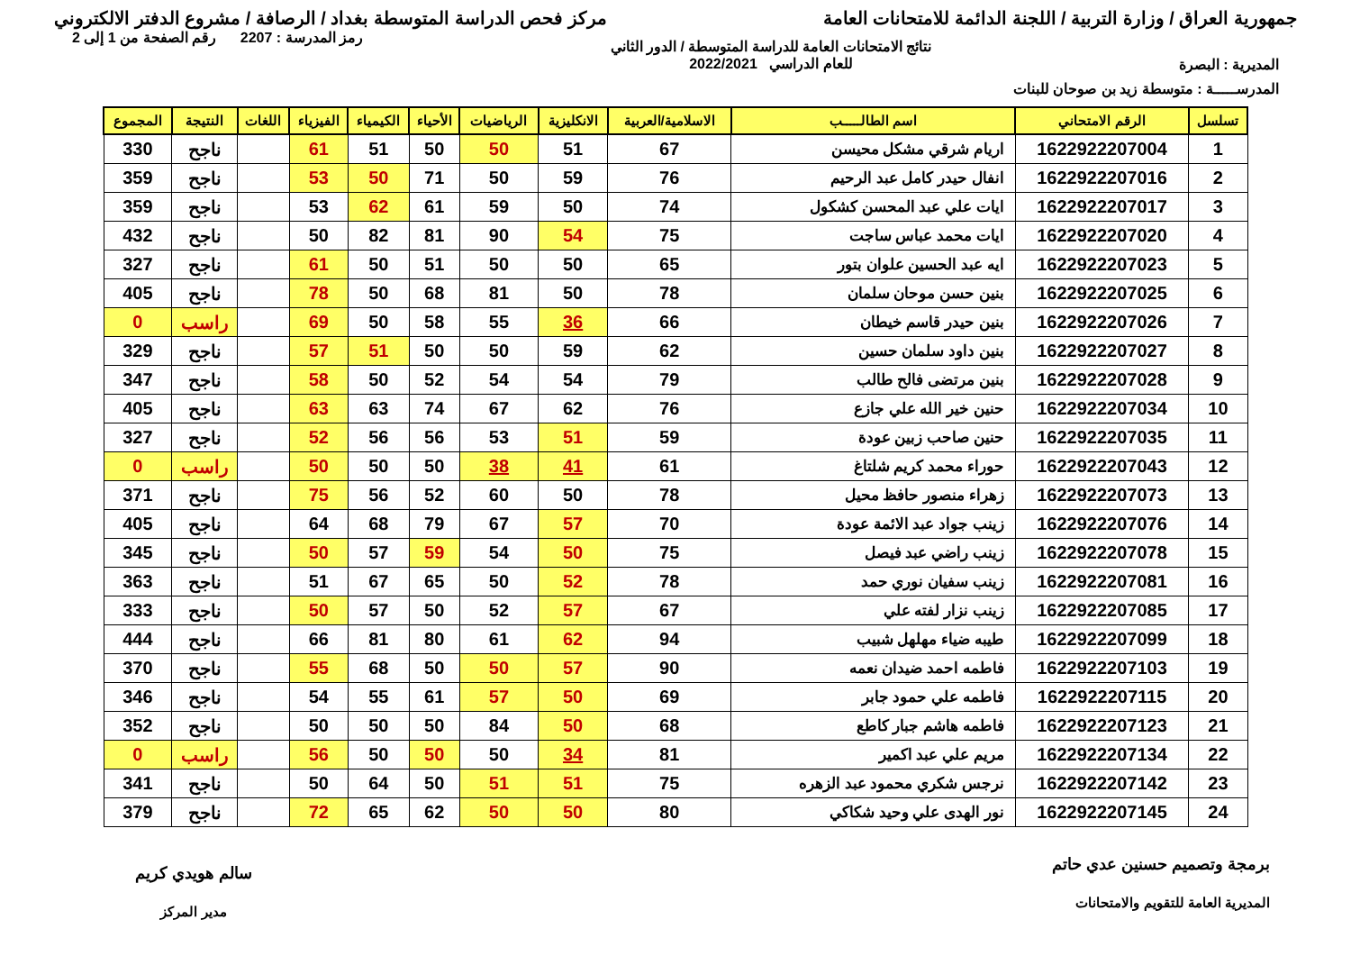جمهورية العراق / وزارة التربية / اللجنة الدائمة للامتحانات العامة
مركز فحص الدراسة المتوسطة بغداد / الرصافة / مشروع الدفتر الالكتروني
المديرية : البصرة
نتائج الامتحانات العامة للدراسة المتوسطة / الدور الثاني
للعام الدراسي 2022/2021
رمز المدرسة : 2207 رقم الصفحة من 1 إلى 2
المدرســـــة : متوسطة زيد بن صوحان للبنات
| تسلسل | الرقم الامتحاني | اسم الطالـــــب | الاسلامية/العربية | الانكليزية | الرياضيات | الأحياء | الكيمياء | الفيزياء | اللغات | النتيجة | المجموع |
| --- | --- | --- | --- | --- | --- | --- | --- | --- | --- | --- | --- |
| 1 | 1622922207004 | اريام شرقي مشكل محيسن | 67 | 51 | 50 | 50 | 51 | 61 | | ناجح | 330 |
| 2 | 1622922207016 | انفال حيدر كامل عبد الرحيم | 76 | 59 | 50 | 71 | 50 | 53 | | ناجح | 359 |
| 3 | 1622922207017 | ايات علي عبد المحسن كشكول | 74 | 50 | 59 | 61 | 62 | 53 | | ناجح | 359 |
| 4 | 1622922207020 | ايات محمد عباس ساجت | 75 | 54 | 90 | 81 | 82 | 50 | | ناجح | 432 |
| 5 | 1622922207023 | ايه عبد الحسين علوان بتور | 65 | 50 | 50 | 51 | 50 | 61 | | ناجح | 327 |
| 6 | 1622922207025 | بنين حسن موحان سلمان | 78 | 50 | 81 | 68 | 50 | 78 | | ناجح | 405 |
| 7 | 1622922207026 | بنين حيدر قاسم خيطان | 66 | 36 | 55 | 58 | 50 | 69 | | راسب | 0 |
| 8 | 1622922207027 | بنين داود سلمان حسين | 62 | 59 | 50 | 50 | 51 | 57 | | ناجح | 329 |
| 9 | 1622922207028 | بنين مرتضى فالح طالب | 79 | 54 | 54 | 52 | 50 | 58 | | ناجح | 347 |
| 10 | 1622922207034 | حنين خير الله علي جازع | 76 | 62 | 67 | 74 | 63 | 63 | | ناجح | 405 |
| 11 | 1622922207035 | حنين صاحب زبين عودة | 59 | 51 | 53 | 56 | 56 | 52 | | ناجح | 327 |
| 12 | 1622922207043 | حوراء محمد كريم شلتاغ | 61 | 41 | 38 | 50 | 50 | 50 | | راسب | 0 |
| 13 | 1622922207073 | زهراء منصور حافظ محيل | 78 | 50 | 60 | 52 | 56 | 75 | | ناجح | 371 |
| 14 | 1622922207076 | زينب جواد عبد الائمة عودة | 70 | 57 | 67 | 79 | 68 | 64 | | ناجح | 405 |
| 15 | 1622922207078 | زينب راضي عبد فيصل | 75 | 50 | 54 | 59 | 57 | 50 | | ناجح | 345 |
| 16 | 1622922207081 | زينب سفيان نوري حمد | 78 | 52 | 50 | 65 | 67 | 51 | | ناجح | 363 |
| 17 | 1622922207085 | زينب نزار لفته علي | 67 | 57 | 52 | 50 | 57 | 50 | | ناجح | 333 |
| 18 | 1622922207099 | طيبه ضياء مهلهل شبيب | 94 | 62 | 61 | 80 | 81 | 66 | | ناجح | 444 |
| 19 | 1622922207103 | فاطمه احمد ضيدان نعمه | 90 | 57 | 50 | 50 | 68 | 55 | | ناجح | 370 |
| 20 | 1622922207115 | فاطمه علي حمود جابر | 69 | 50 | 57 | 61 | 55 | 54 | | ناجح | 346 |
| 21 | 1622922207123 | فاطمه هاشم جبار كاطع | 68 | 50 | 84 | 50 | 50 | 50 | | ناجح | 352 |
| 22 | 1622922207134 | مريم علي عبد اكمير | 81 | 34 | 50 | 50 | 50 | 56 | | راسب | 0 |
| 23 | 1622922207142 | نرجس شكري محمود عبد الزهره | 75 | 51 | 51 | 50 | 64 | 50 | | ناجح | 341 |
| 24 | 1622922207145 | نور الهدى علي وحيد شكاكي | 80 | 50 | 50 | 62 | 65 | 72 | | ناجح | 379 |
برمجة وتصميم حسنين عدي حاتم
المديرية العامة للتقويم والامتحانات
سالم هويدي كريم
مدير المركز